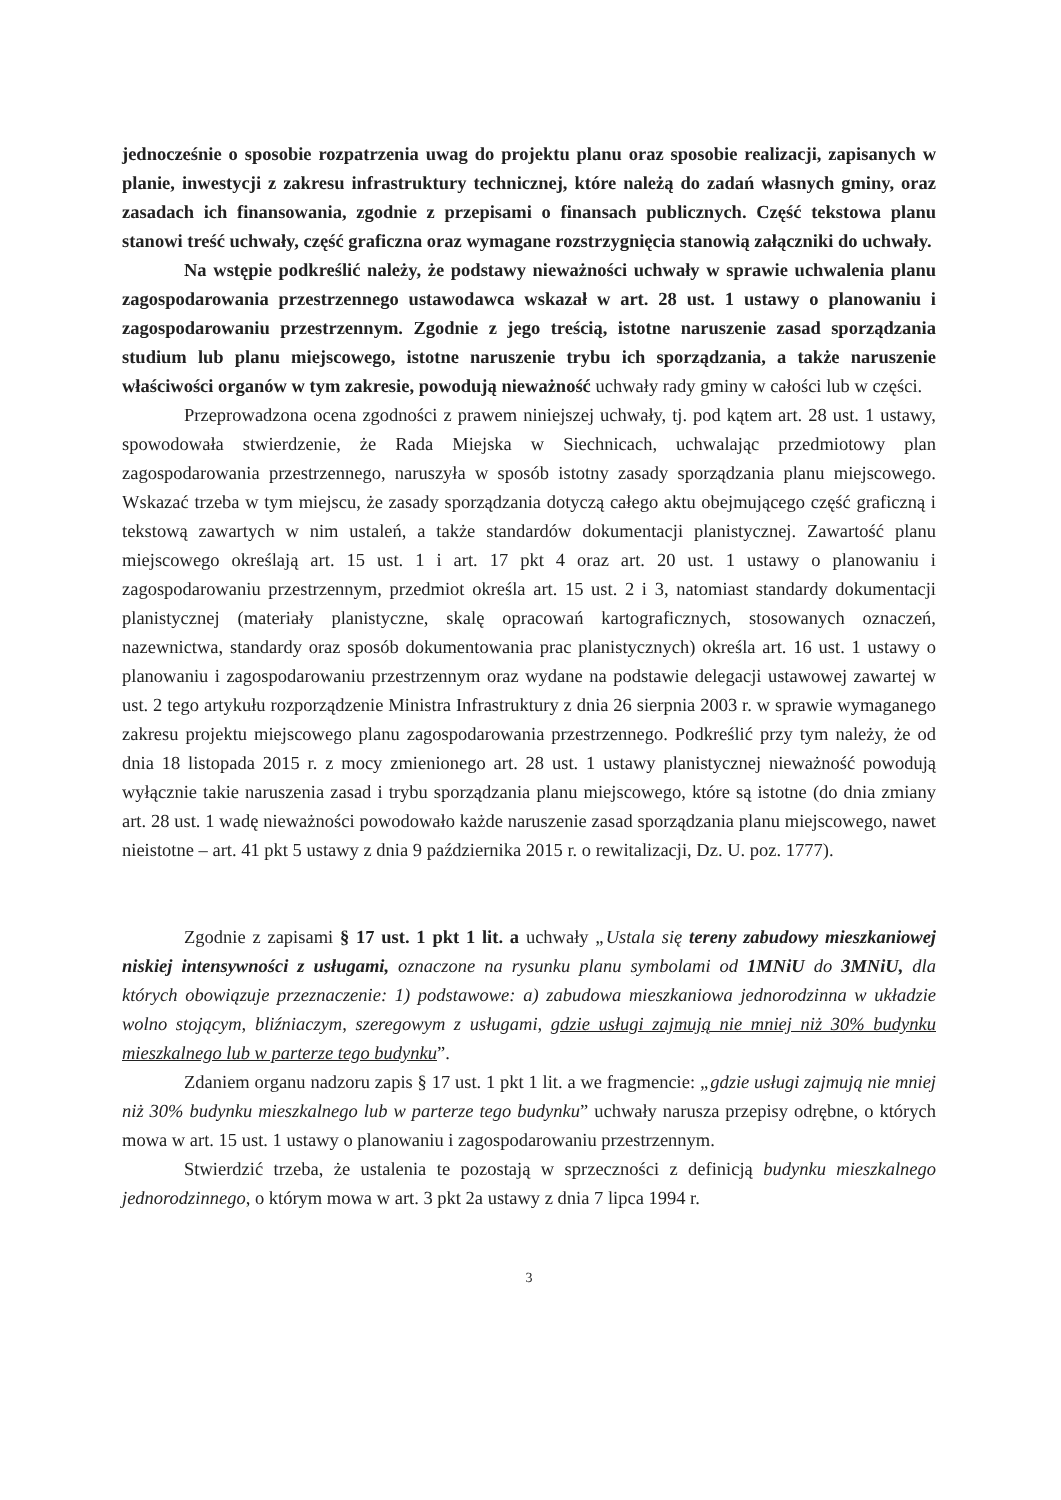jednocześnie o sposobie rozpatrzenia uwag do projektu planu oraz sposobie realizacji, zapisanych w planie, inwestycji z zakresu infrastruktury technicznej, które należą do zadań własnych gminy, oraz zasadach ich finansowania, zgodnie z przepisami o finansach publicznych. Część tekstowa planu stanowi treść uchwały, część graficzna oraz wymagane rozstrzygnięcia stanowią załączniki do uchwały.
Na wstępie podkreślić należy, że podstawy nieważności uchwały w sprawie uchwalenia planu zagospodarowania przestrzennego ustawodawca wskazał w art. 28 ust. 1 ustawy o planowaniu i zagospodarowaniu przestrzennym. Zgodnie z jego treścią, istotne naruszenie zasad sporządzania studium lub planu miejscowego, istotne naruszenie trybu ich sporządzania, a także naruszenie właściwości organów w tym zakresie, powodują nieważność uchwały rady gminy w całości lub w części.
Przeprowadzona ocena zgodności z prawem niniejszej uchwały, tj. pod kątem art. 28 ust. 1 ustawy, spowodowała stwierdzenie, że Rada Miejska w Siechnicach, uchwalając przedmiotowy plan zagospodarowania przestrzennego, naruszyła w sposób istotny zasady sporządzania planu miejscowego. Wskazać trzeba w tym miejscu, że zasady sporządzania dotyczą całego aktu obejmującego część graficzną i tekstową zawartych w nim ustaleń, a także standardów dokumentacji planistycznej. Zawartość planu miejscowego określają art. 15 ust. 1 i art. 17 pkt 4 oraz art. 20 ust. 1 ustawy o planowaniu i zagospodarowaniu przestrzennym, przedmiot określa art. 15 ust. 2 i 3, natomiast standardy dokumentacji planistycznej (materiały planistyczne, skalę opracowań kartograficznych, stosowanych oznaczeń, nazewnictwa, standardy oraz sposób dokumentowania prac planistycznych) określa art. 16 ust. 1 ustawy o planowaniu i zagospodarowaniu przestrzennym oraz wydane na podstawie delegacji ustawowej zawartej w ust. 2 tego artykułu rozporządzenie Ministra Infrastruktury z dnia 26 sierpnia 2003 r. w sprawie wymaganego zakresu projektu miejscowego planu zagospodarowania przestrzennego. Podkreślić przy tym należy, że od dnia 18 listopada 2015 r. z mocy zmienionego art. 28 ust. 1 ustawy planistycznej nieważność powodują wyłącznie takie naruszenia zasad i trybu sporządzania planu miejscowego, które są istotne (do dnia zmiany art. 28 ust. 1 wadę nieważności powodowało każde naruszenie zasad sporządzania planu miejscowego, nawet nieistotne – art. 41 pkt 5 ustawy z dnia 9 października 2015 r. o rewitalizacji, Dz. U. poz. 1777).
Zgodnie z zapisami § 17 ust. 1 pkt 1 lit. a uchwały „Ustala się tereny zabudowy mieszkaniowej niskiej intensywności z usługami, oznaczone na rysunku planu symbolami od 1MNiU do 3MNiU, dla których obowiązuje przeznaczenie: 1) podstawowe: a) zabudowa mieszkaniowa jednorodzinna w układzie wolno stojącym, bliźniaczym, szeregowym z usługami, gdzie usługi zajmują nie mniej niż 30% budynku mieszkalnego lub w parterze tego budynku”.
Zdaniem organu nadzoru zapis § 17 ust. 1 pkt 1 lit. a we fragmencie: „gdzie usługi zajmują nie mniej niż 30% budynku mieszkalnego lub w parterze tego budynku” uchwały narusza przepisy odrębne, o których mowa w art. 15 ust. 1 ustawy o planowaniu i zagospodarowaniu przestrzennym.
Stwierdzić trzeba, że ustalenia te pozostają w sprzeczności z definicją budynku mieszkalnego jednorodzinnego, o którym mowa w art. 3 pkt 2a ustawy z dnia 7 lipca 1994 r.
3